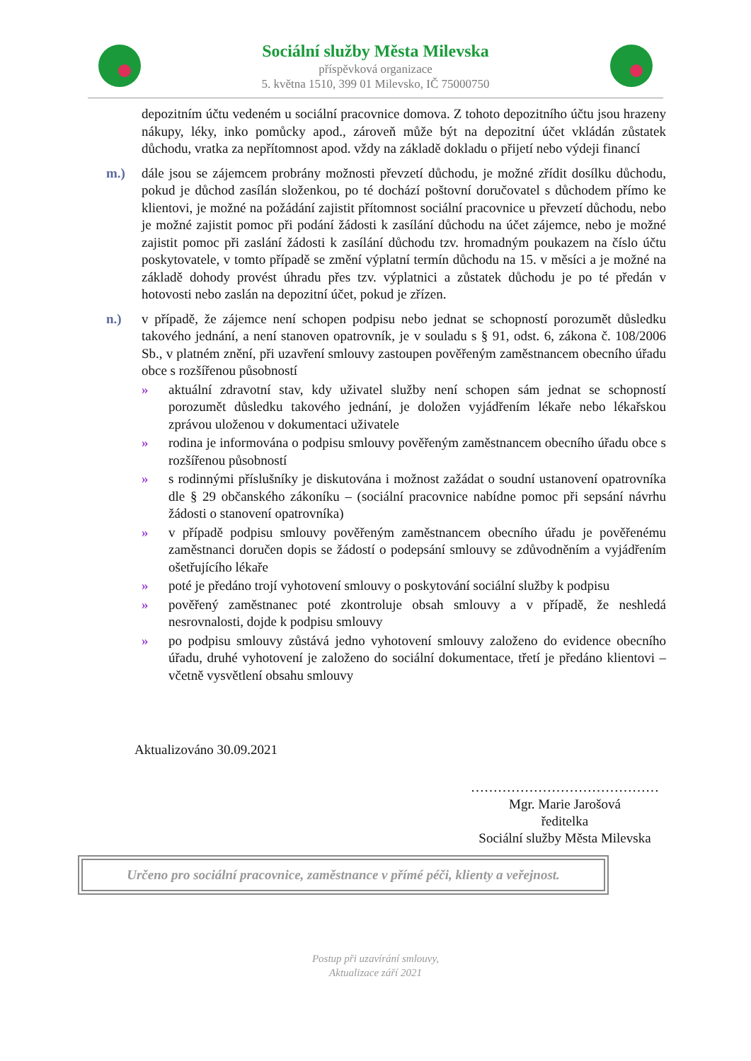Sociální služby Města Milevska
příspěvková organizace
5. května 1510, 399 01 Milevsko, IČ 75000750
depozitním účtu vedeném u sociální pracovnice domova. Z tohoto depozitního účtu jsou hrazeny nákupy, léky, inko pomůcky apod., zároveň může být na depozitní účet vkládán zůstatek důchodu, vratka za nepřítomnost apod. vždy na základě dokladu o přijetí nebo výdeji financí
m.) dále jsou se zájemcem probrány možnosti převzetí důchodu, je možné zřídit dosílku důchodu, pokud je důchod zasílán složenkou, po té dochází poštovní doručovatel s důchodem přímo ke klientovi, je možné na požádání zajistit přítomnost sociální pracovnice u převzetí důchodu, nebo je možné zajistit pomoc při podání žádosti k zasílání důchodu na účet zájemce, nebo je možné zajistit pomoc při zaslání žádosti k zasílání důchodu tzv. hromadným poukazem na číslo účtu poskytovatele, v tomto případě se změní výplatní termín důchodu na 15. v měsíci a je možné na základě dohody provést úhradu přes tzv. výplatnici a zůstatek důchodu je po té předán v hotovosti nebo zaslán na depozitní účet, pokud je zřízen.
n.) v případě, že zájemce není schopen podpisu nebo jednat se schopností porozumět důsledku takového jednání, a není stanoven opatrovník, je v souladu s § 91, odst. 6, zákona č. 108/2006 Sb., v platném znění, při uzavření smlouvy zastoupen pověřeným zaměstnancem obecního úřadu obce s rozšířenou působností
» aktuální zdravotní stav, kdy uživatel služby není schopen sám jednat se schopností porozumět důsledku takového jednání, je doložen vyjádřením lékaře nebo lékařskou zprávou uloženou v dokumentaci uživatele
» rodina je informována o podpisu smlouvy pověřeným zaměstnancem obecního úřadu obce s rozšířenou působností
» s rodinnými příslušníky je diskutována i možnost zažádat o soudní ustanovení opatrovníka dle § 29 občanského zákoníku – (sociální pracovnice nabídne pomoc při sepsání návrhu žádosti o stanovení opatrovníka)
» v případě podpisu smlouvy pověřeným zaměstnancem obecního úřadu je pověřenému zaměstnanci doručen dopis se žádostí o podepsání smlouvy se zdůvodněním a vyjádřením ošetřujícího lékaře
» poté je předáno trojí vyhotovení smlouvy o poskytování sociální služby k podpisu
» pověřený zaměstnanec poté zkontroluje obsah smlouvy a v případě, že neshledá nesrovnalosti, dojde k podpisu smlouvy
» po podpisu smlouvy zůstává jedno vyhotovení smlouvy založeno do evidence obecního úřadu, druhé vyhotovení je založeno do sociální dokumentace, třetí je předáno klientovi – včetně vysvětlení obsahu smlouvy
Aktualizováno 30.09.2021
……………………………………
Mgr. Marie Jarošová
ředitelka
Sociální služby Města Milevska
Určeno pro sociální pracovnice, zaměstnance v přímé péči, klienty a veřejnost.
Postup při uzavírání smlouvy,
Aktualizace září 2021